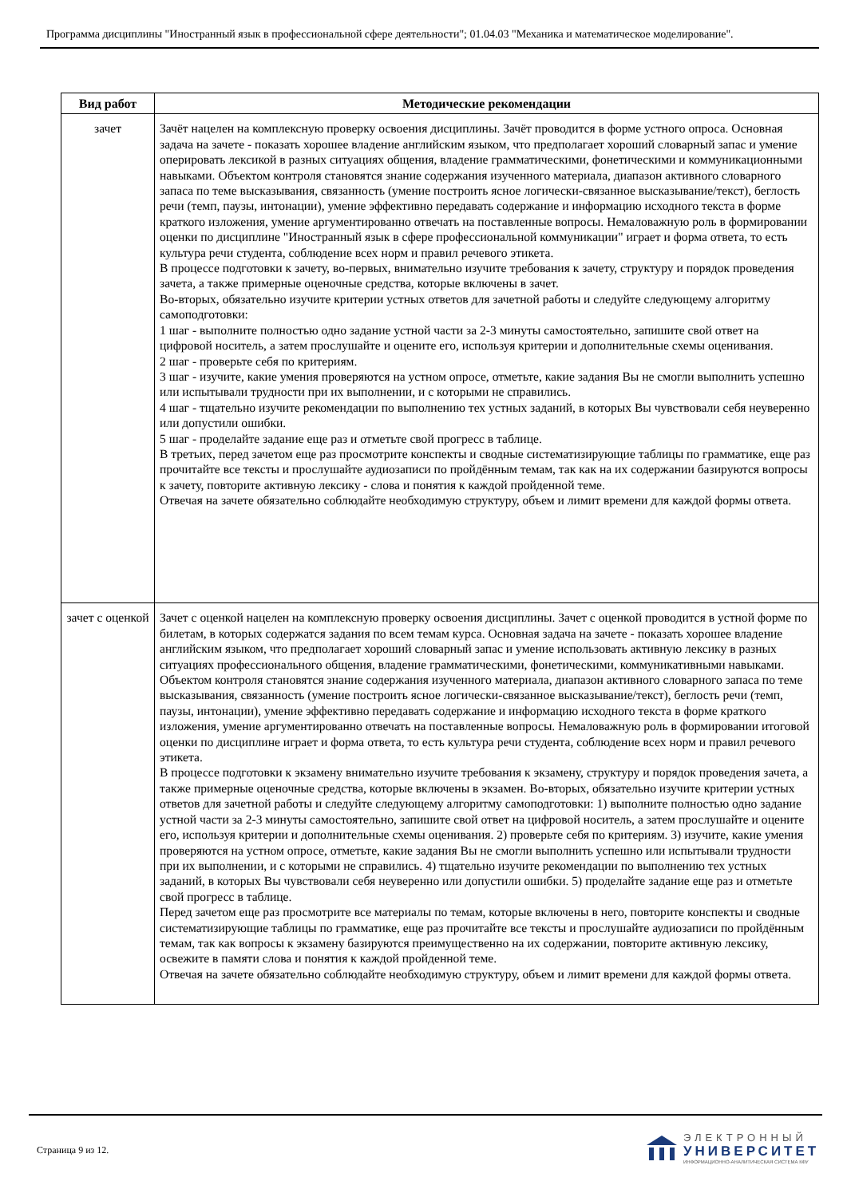Программа дисциплины "Иностранный язык в профессиональной сфере деятельности"; 01.04.03 "Механика и математическое моделирование".
| Вид работ | Методические рекомендации |
| --- | --- |
| зачет | Зачёт нацелен на комплексную проверку освоения дисциплины. Зачёт проводится в форме устного опроса. Основная задача на зачете - показать хорошее владение английским языком, что предполагает хороший словарный запас и умение оперировать лексикой в разных ситуациях общения, владение грамматическими, фонетическими и коммуникационными навыками. Объектом контроля становятся знание содержания изученного материала, диапазон активного словарного запаса по теме высказывания, связанность (умение построить ясное логически-связанное высказывание/текст), беглость речи (темп, паузы, интонации), умение эффективно передавать содержание и информацию исходного текста в форме краткого изложения, умение аргументированно отвечать на поставленные вопросы. Немаловажную роль в формировании оценки по дисциплине "Иностранный язык в сфере профессиональной коммуникации" играет и форма ответа, то есть культура речи студента, соблюдение всех норм и правил речевого этикета. В процессе подготовки к зачету, во-первых, внимательно изучите требования к зачету, структуру и порядок проведения зачета, а также примерные оценочные средства, которые включены в зачет. Во-вторых, обязательно изучите критерии устных ответов для зачетной работы и следуйте следующему алгоритму самоподготовки: 1 шаг - выполните полностью одно задание устной части за 2-3 минуты самостоятельно, запишите свой ответ на цифровой носитель, а затем прослушайте и оцените его, используя критерии и дополнительные схемы оценивания. 2 шаг - проверьте себя по критериям. 3 шаг - изучите, какие умения проверяются на устном опросе, отметьте, какие задания Вы не смогли выполнить успешно или испытывали трудности при их выполнении, и с которыми не справились. 4 шаг - тщательно изучите рекомендации по выполнению тех устных заданий, в которых Вы чувствовали себя неуверенно или допустили ошибки. 5 шаг - проделайте задание еще раз и отметьте свой прогресс в таблице. В третьих, перед зачетом еще раз просмотрите конспекты и сводные систематизирующие таблицы по грамматике, еще раз прочитайте все тексты и прослушайте аудиозаписи по пройдённым темам, так как на их содержании базируются вопросы к зачету, повторите активную лексику - слова и понятия к каждой пройденной теме. Отвечая на зачете обязательно соблюдайте необходимую структуру, объем и лимит времени для каждой формы ответа. |
| зачет с оценкой | Зачет с оценкой нацелен на комплексную проверку освоения дисциплины. Зачет с оценкой проводится в устной форме по билетам, в которых содержатся задания по всем темам курса. Основная задача на зачете - показать хорошее владение английским языком, что предполагает хороший словарный запас и умение использовать активную лексику в разных ситуациях профессионального общения, владение грамматическими, фонетическими, коммуникативными навыками. Объектом контроля становятся знание содержания изученного материала, диапазон активного словарного запаса по теме высказывания, связанность (умение построить ясное логически-связанное высказывание/текст), беглость речи (темп, паузы, интонации), умение эффективно передавать содержание и информацию исходного текста в форме краткого изложения, умение аргументированно отвечать на поставленные вопросы. Немаловажную роль в формировании итоговой оценки по дисциплине играет и форма ответа, то есть культура речи студента, соблюдение всех норм и правил речевого этикета. В процессе подготовки к экзамену внимательно изучите требования к экзамену, структуру и порядок проведения зачета, а также примерные оценочные средства, которые включены в экзамен. Во-вторых, обязательно изучите критерии устных ответов для зачетной работы и следуйте следующему алгоритму самоподготовки: 1) выполните полностью одно задание устной части за 2-3 минуты самостоятельно, запишите свой ответ на цифровой носитель, а затем прослушайте и оцените его, используя критерии и дополнительные схемы оценивания. 2) проверьте себя по критериям. 3) изучите, какие умения проверяются на устном опросе, отметьте, какие задания Вы не смогли выполнить успешно или испытывали трудности при их выполнении, и с которыми не справились. 4) тщательно изучите рекомендации по выполнению тех устных заданий, в которых Вы чувствовали себя неуверенно или допустили ошибки. 5) проделайте задание еще раз и отметьте свой прогресс в таблице. Перед зачетом еще раз просмотрите все материалы по темам, которые включены в него, повторите конспекты и сводные систематизирующие таблицы по грамматике, еще раз прочитайте все тексты и прослушайте аудиозаписи по пройдённым темам, так как вопросы к экзамену базируются преимущественно на их содержании, повторите активную лексику, освежите в памяти слова и понятия к каждой пройденной теме. Отвечая на зачете обязательно соблюдайте необходимую структуру, объем и лимит времени для каждой формы ответа. |
Страница 9 из 12.
ЭЛЕКТРОННЫЙ
УНИВЕРСИТЕТ
ИНФОРМАЦИОННО-АНАЛИТИЧЕСКАЯ СИСТЕМА КФУ